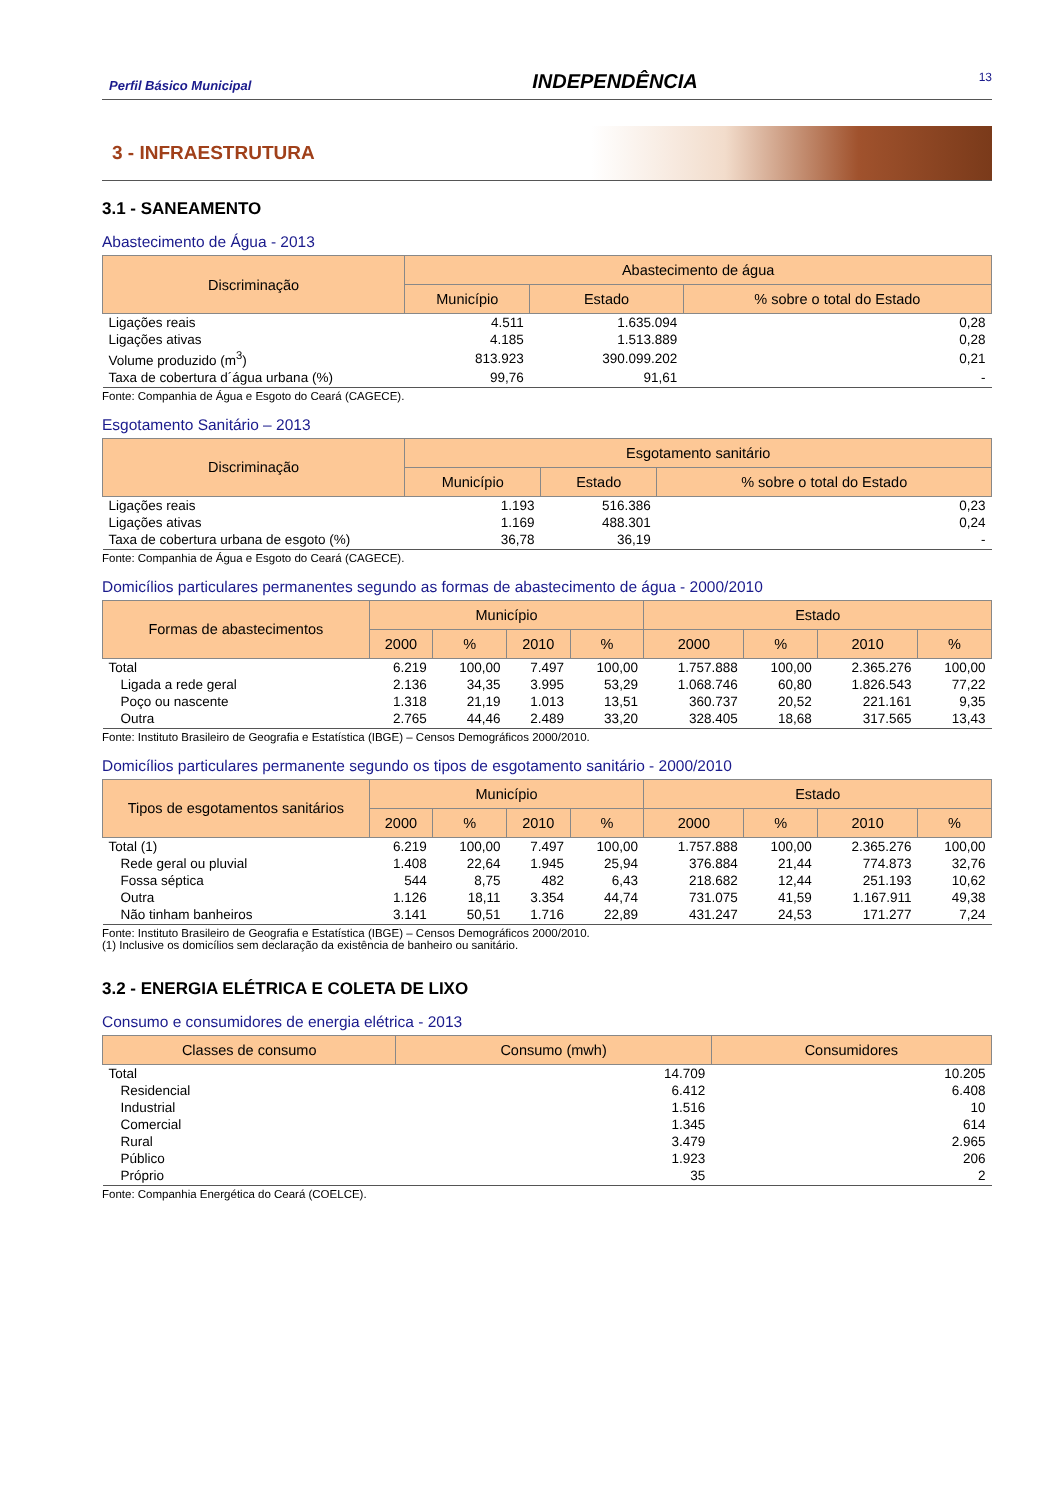Perfil Básico Municipal INDEPENDÊNCIA 13
3 - INFRAESTRUTURA
3.1 - SANEAMENTO
Abastecimento de Água - 2013
| Discriminação | Abastecimento de água | | |
| --- | --- | --- | --- |
| | Município | Estado | % sobre o total do Estado |
| Ligações reais | 4.511 | 1.635.094 | 0,28 |
| Ligações ativas | 4.185 | 1.513.889 | 0,28 |
| Volume produzido (m<sup>3</sup>) | 813.923 | 390.099.202 | 0,21 |
| Taxa de cobertura d´água urbana (%) | 99,76 | 91,61 | - |
Fonte: Companhia de Água e Esgoto do Ceará (CAGECE).
Esgotamento Sanitário – 2013
| Discriminação | Esgotamento sanitário | | |
| --- | --- | --- | --- |
| | Município | Estado | % sobre o total do Estado |
| Ligações reais | 1.193 | 516.386 | 0,23 |
| Ligações ativas | 1.169 | 488.301 | 0,24 |
| Taxa de cobertura urbana de esgoto (%) | 36,78 | 36,19 | - |
Fonte: Companhia de Água e Esgoto do Ceará (CAGECE).
Domicílios particulares permanentes segundo as formas de abastecimento de água - 2000/2010
| Formas de abastecimentos | Município | | | | Estado | | | |
| --- | --- | --- | --- | --- | --- | --- | --- | --- |
| | 2000 | % | 2010 | % | 2000 | % | 2010 | % |
| Total | 6.219 | 100,00 | 7.497 | 100,00 | 1.757.888 | 100,00 | 2.365.276 | 100,00 |
| Ligada a rede geral | 2.136 | 34,35 | 3.995 | 53,29 | 1.068.746 | 60,80 | 1.826.543 | 77,22 |
| Poço ou nascente | 1.318 | 21,19 | 1.013 | 13,51 | 360.737 | 20,52 | 221.161 | 9,35 |
| Outra | 2.765 | 44,46 | 2.489 | 33,20 | 328.405 | 18,68 | 317.565 | 13,43 |
Fonte: Instituto Brasileiro de Geografia e Estatística (IBGE) – Censos Demográficos 2000/2010.
Domicílios particulares permanente segundo os tipos de esgotamento sanitário - 2000/2010
| Tipos de esgotamentos sanitários | Município | | | | Estado | | | |
| --- | --- | --- | --- | --- | --- | --- | --- | --- |
| | 2000 | % | 2010 | % | 2000 | % | 2010 | % |
| Total (1) | 6.219 | 100,00 | 7.497 | 100,00 | 1.757.888 | 100,00 | 2.365.276 | 100,00 |
| Rede geral ou pluvial | 1.408 | 22,64 | 1.945 | 25,94 | 376.884 | 21,44 | 774.873 | 32,76 |
| Fossa séptica | 544 | 8,75 | 482 | 6,43 | 218.682 | 12,44 | 251.193 | 10,62 |
| Outra | 1.126 | 18,11 | 3.354 | 44,74 | 731.075 | 41,59 | 1.167.911 | 49,38 |
| Não tinham banheiros | 3.141 | 50,51 | 1.716 | 22,89 | 431.247 | 24,53 | 171.277 | 7,24 |
Fonte: Instituto Brasileiro de Geografia e Estatística (IBGE) – Censos Demográficos 2000/2010.
(1) Inclusive os domicílios sem declaração da existência de banheiro ou sanitário.
3.2 - ENERGIA ELÉTRICA E COLETA DE LIXO
Consumo e consumidores de energia elétrica - 2013
| Classes de consumo | Consumo (mwh) | Consumidores |
| --- | --- | --- |
| Total | 14.709 | 10.205 |
| Residencial | 6.412 | 6.408 |
| Industrial | 1.516 | 10 |
| Comercial | 1.345 | 614 |
| Rural | 3.479 | 2.965 |
| Público | 1.923 | 206 |
| Próprio | 35 | 2 |
Fonte: Companhia Energética do Ceará (COELCE).